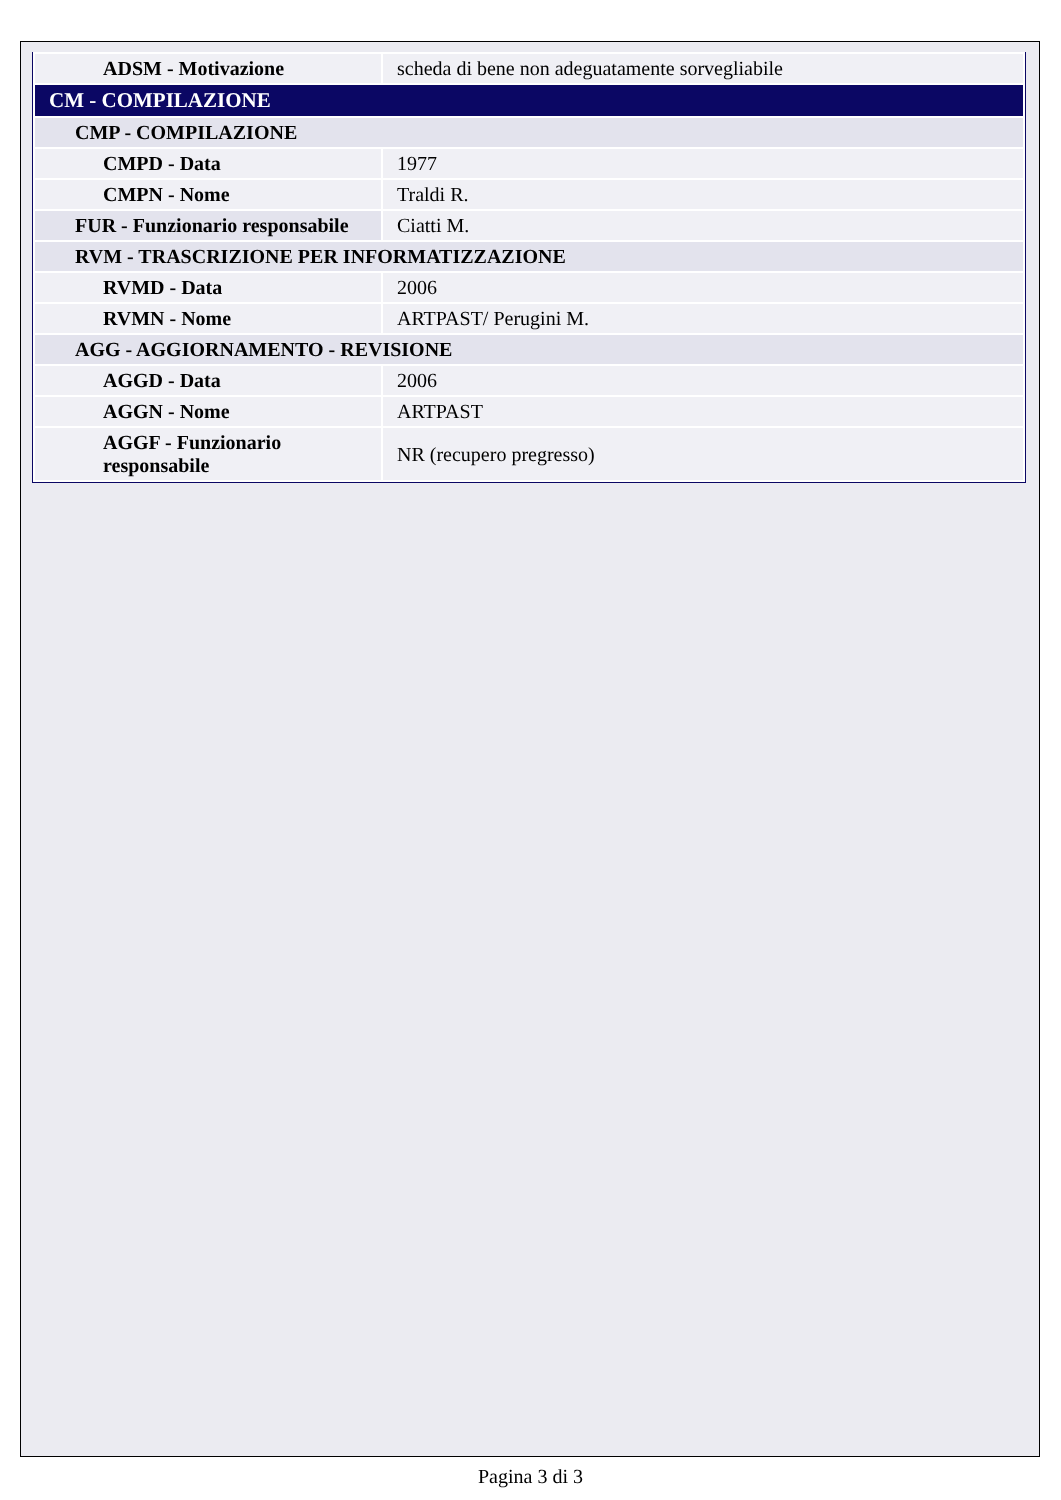| ADSM - Motivazione | scheda di bene non adeguatamente sorvegliabile |
| CM - COMPILAZIONE | |
| CMP - COMPILAZIONE | |
| CMPD - Data | 1977 |
| CMPN - Nome | Traldi R. |
| FUR - Funzionario responsabile | Ciatti M. |
| RVM - TRASCRIZIONE PER INFORMATIZZAZIONE | |
| RVMD - Data | 2006 |
| RVMN - Nome | ARTPAST/ Perugini M. |
| AGG - AGGIORNAMENTO - REVISIONE | |
| AGGD - Data | 2006 |
| AGGN - Nome | ARTPAST |
| AGGF - Funzionario responsabile | NR (recupero pregresso) |
Pagina 3 di 3